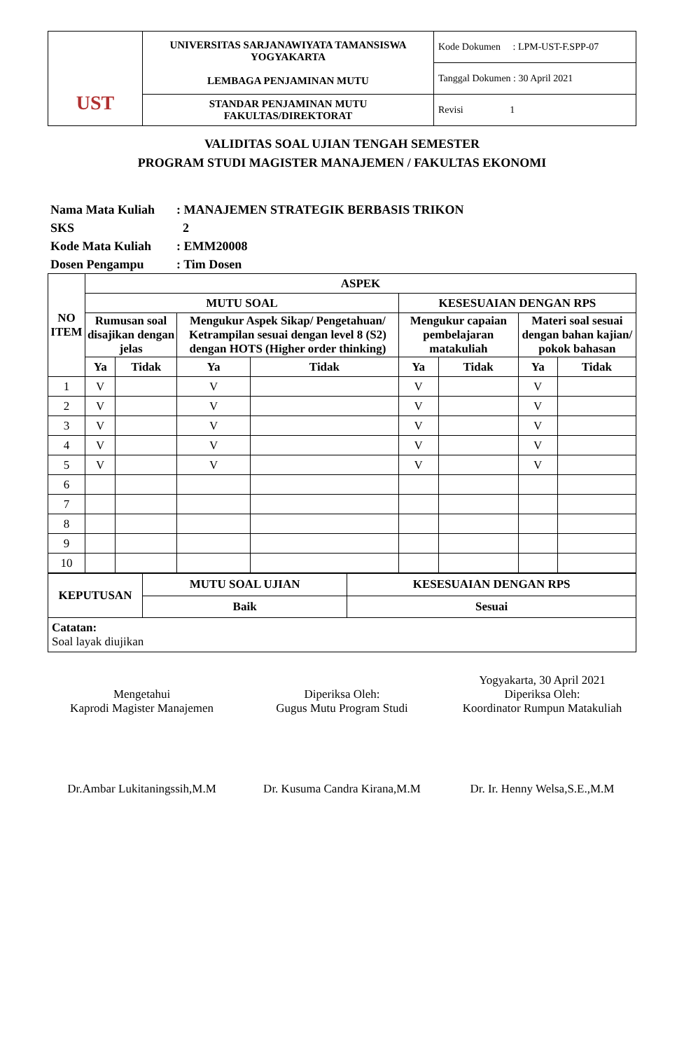| UST | UNIVERSITAS SARJANAWIYATA TAMANSISWA YOGYAKARTA LEMBAGA PENJAMINAN MUTU | Kode Dokumen : LPM-UST-F.SPP-07 |
| | | Tanggal Dokumen : 30 April 2021 |
| | STANDAR PENJAMINAN MUTU FAKULTAS/DIREKTORAT | Revisi 1 |
VALIDITAS SOAL UJIAN TENGAH SEMESTER
PROGRAM STUDI MAGISTER MANAJEMEN / FAKULTAS EKONOMI
Nama Mata Kuliah: MANAJEMEN STRATEGIK BERBASIS TRIKON
SKS 2
Kode Mata Kuliah: EMM20008
Dosen Pengampu: Tim Dosen
| NO ITEM | ASPEK | | | | | | | |
| --- | --- | --- | --- | --- | --- | --- | --- | --- |
| | MUTU SOAL | | | | KESESUAIAN DENGAN RPS | | | |
| | Rumusan soal disajikan dengan jelas | | Mengukur Aspek Sikap/ Pengetahuan/ Ketrampilan sesuai dengan level 8 (S2) dengan HOTS (Higher order thinking) | | Mengukur capaian pembelajaran matakuliah | | Materi soal sesuai dengan bahan kajian/ pokok bahasan | |
| | Ya | Tidak | Ya | Tidak | Ya | Tidak | Ya | Tidak |
| 1 | V | | V | | V | | V | |
| 2 | V | | V | | V | | V | |
| 3 | V | | V | | V | | V | |
| 4 | V | | V | | V | | V | |
| 5 | V | | V | | V | | V | |
| 6 | | | | | | | | |
| 7 | | | | | | | | |
| 8 | | | | | | | | |
| 9 | | | | | | | | |
| 10 | | | | | | | | |
| KEPUTUSAN | MUTU SOAL UJIAN | KESESUAIAN DENGAN RPS |
| --- | --- | --- |
| | Baik | Sesuai |
| Catatan: Soal layak diujikan | | |
Mengetahui
Kaprodi Magister Manajemen
Dr.Ambar Lukitaningssih,M.M
Diperiksa Oleh:
Gugus Mutu Program Studi
Dr. Kusuma Candra Kirana,M.M
Yogyakarta, 30 April 2021
Diperiksa Oleh:
Koordinator Rumpun Matakuliah
Dr. Ir. Henny Welsa,S.E.,M.M